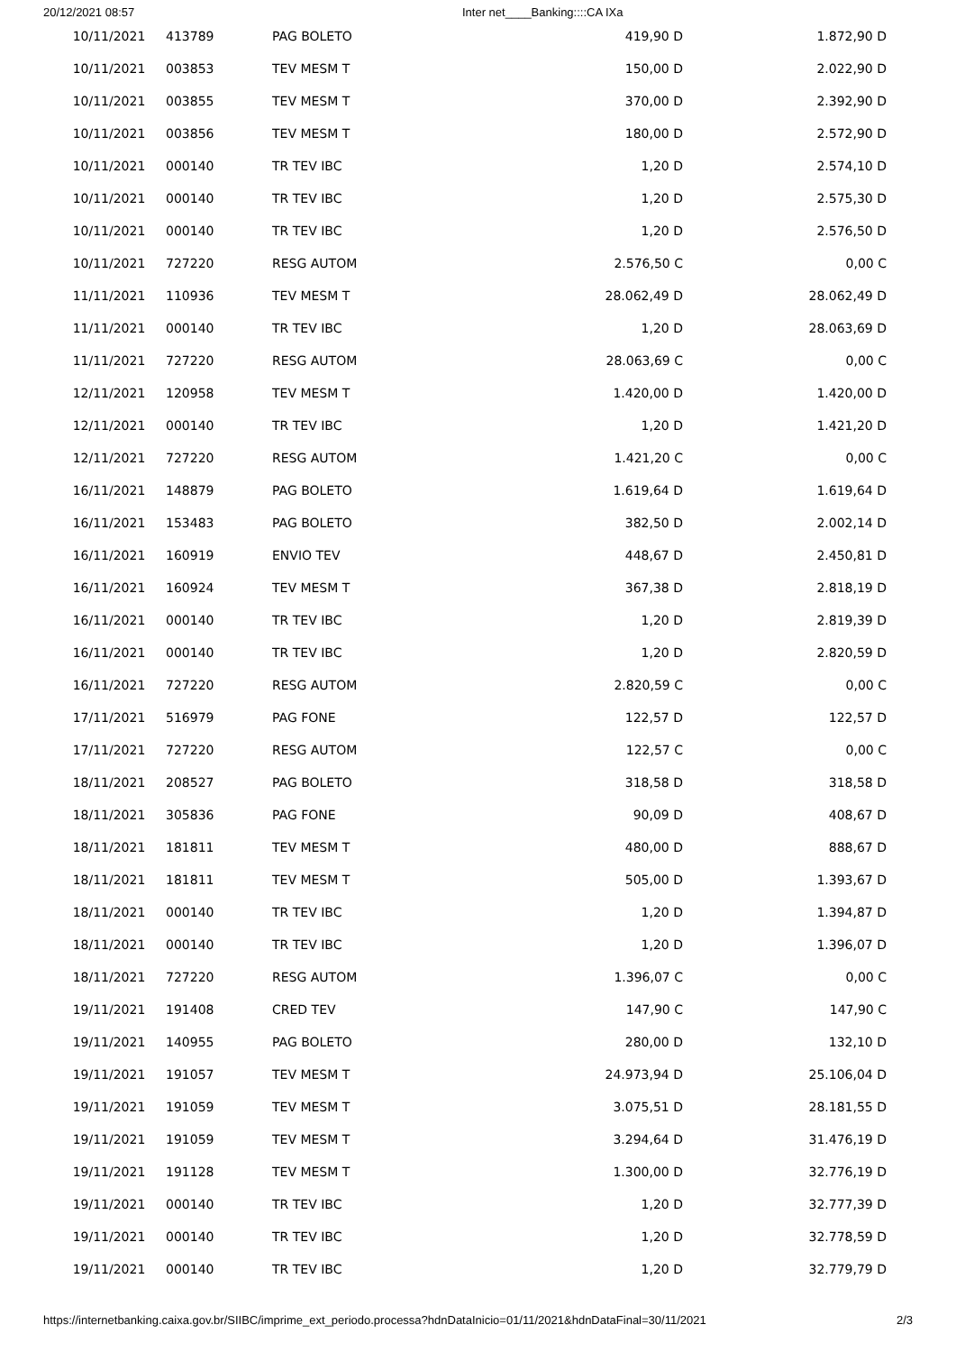20/12/2021 08:57 Inter net____Banking::::CA IXa
| 10/11/2021 | 413789 | PAG BOLETO | 419,90 D | 1.872,90 D |
| 10/11/2021 | 003853 | TEV MESM T | 150,00 D | 2.022,90 D |
| 10/11/2021 | 003855 | TEV MESM T | 370,00 D | 2.392,90 D |
| 10/11/2021 | 003856 | TEV MESM T | 180,00 D | 2.572,90 D |
| 10/11/2021 | 000140 | TR TEV IBC | 1,20 D | 2.574,10 D |
| 10/11/2021 | 000140 | TR TEV IBC | 1,20 D | 2.575,30 D |
| 10/11/2021 | 000140 | TR TEV IBC | 1,20 D | 2.576,50 D |
| 10/11/2021 | 727220 | RESG AUTOM | 2.576,50 C | 0,00 C |
| 11/11/2021 | 110936 | TEV MESM T | 28.062,49 D | 28.062,49 D |
| 11/11/2021 | 000140 | TR TEV IBC | 1,20 D | 28.063,69 D |
| 11/11/2021 | 727220 | RESG AUTOM | 28.063,69 C | 0,00 C |
| 12/11/2021 | 120958 | TEV MESM T | 1.420,00 D | 1.420,00 D |
| 12/11/2021 | 000140 | TR TEV IBC | 1,20 D | 1.421,20 D |
| 12/11/2021 | 727220 | RESG AUTOM | 1.421,20 C | 0,00 C |
| 16/11/2021 | 148879 | PAG BOLETO | 1.619,64 D | 1.619,64 D |
| 16/11/2021 | 153483 | PAG BOLETO | 382,50 D | 2.002,14 D |
| 16/11/2021 | 160919 | ENVIO TEV | 448,67 D | 2.450,81 D |
| 16/11/2021 | 160924 | TEV MESM T | 367,38 D | 2.818,19 D |
| 16/11/2021 | 000140 | TR TEV IBC | 1,20 D | 2.819,39 D |
| 16/11/2021 | 000140 | TR TEV IBC | 1,20 D | 2.820,59 D |
| 16/11/2021 | 727220 | RESG AUTOM | 2.820,59 C | 0,00 C |
| 17/11/2021 | 516979 | PAG FONE | 122,57 D | 122,57 D |
| 17/11/2021 | 727220 | RESG AUTOM | 122,57 C | 0,00 C |
| 18/11/2021 | 208527 | PAG BOLETO | 318,58 D | 318,58 D |
| 18/11/2021 | 305836 | PAG FONE | 90,09 D | 408,67 D |
| 18/11/2021 | 181811 | TEV MESM T | 480,00 D | 888,67 D |
| 18/11/2021 | 181811 | TEV MESM T | 505,00 D | 1.393,67 D |
| 18/11/2021 | 000140 | TR TEV IBC | 1,20 D | 1.394,87 D |
| 18/11/2021 | 000140 | TR TEV IBC | 1,20 D | 1.396,07 D |
| 18/11/2021 | 727220 | RESG AUTOM | 1.396,07 C | 0,00 C |
| 19/11/2021 | 191408 | CRED TEV | 147,90 C | 147,90 C |
| 19/11/2021 | 140955 | PAG BOLETO | 280,00 D | 132,10 D |
| 19/11/2021 | 191057 | TEV MESM T | 24.973,94 D | 25.106,04 D |
| 19/11/2021 | 191059 | TEV MESM T | 3.075,51 D | 28.181,55 D |
| 19/11/2021 | 191059 | TEV MESM T | 3.294,64 D | 31.476,19 D |
| 19/11/2021 | 191128 | TEV MESM T | 1.300,00 D | 32.776,19 D |
| 19/11/2021 | 000140 | TR TEV IBC | 1,20 D | 32.777,39 D |
| 19/11/2021 | 000140 | TR TEV IBC | 1,20 D | 32.778,59 D |
| 19/11/2021 | 000140 | TR TEV IBC | 1,20 D | 32.779,79 D |
https://internetbanking.caixa.gov.br/SIIBC/imprime_ext_periodo.processa?hdnDataInicio=01/11/2021&hdnDataFinal=30/11/2021 2/3